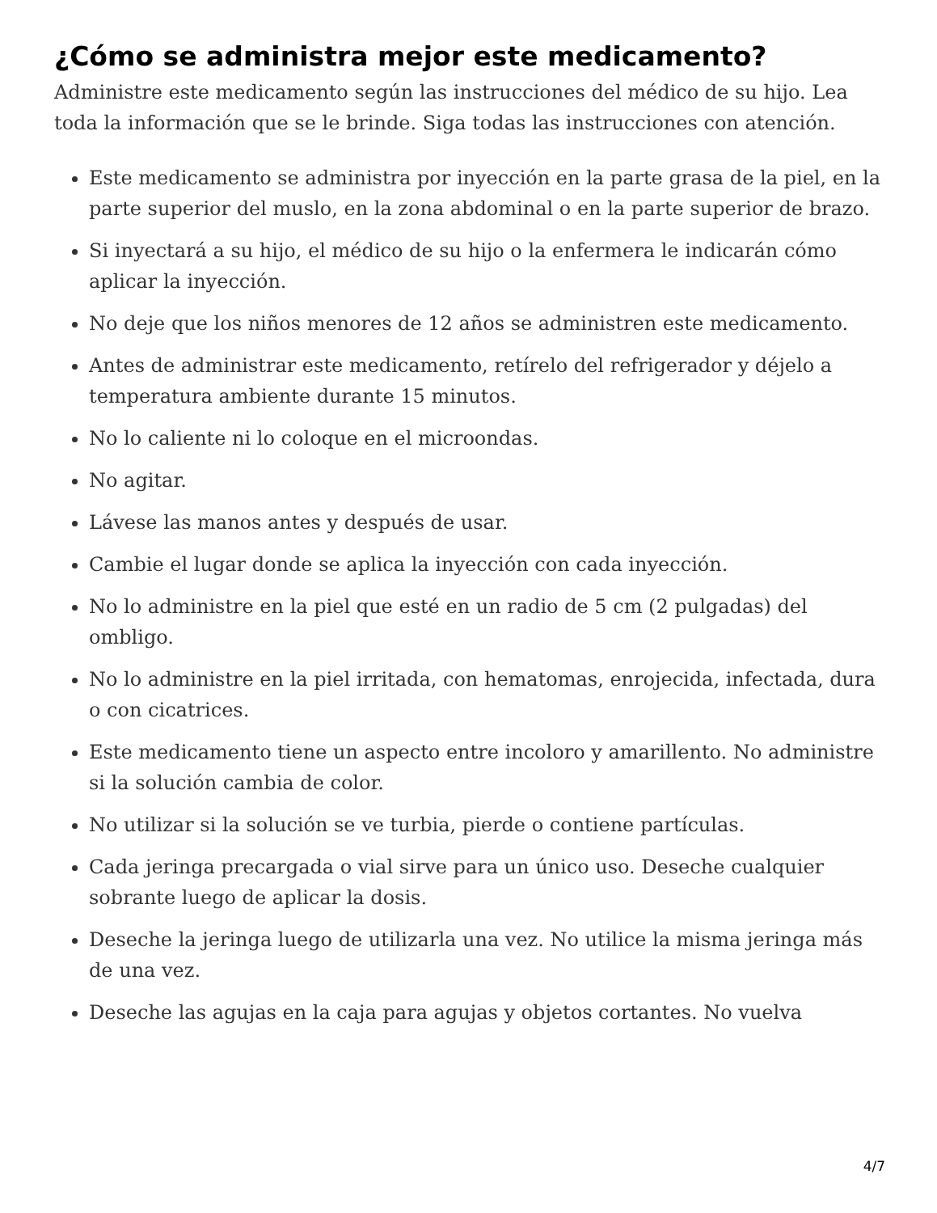¿Cómo se administra mejor este medicamento?
Administre este medicamento según las instrucciones del médico de su hijo. Lea toda la información que se le brinde. Siga todas las instrucciones con atención.
Este medicamento se administra por inyección en la parte grasa de la piel, en la parte superior del muslo, en la zona abdominal o en la parte superior de brazo.
Si inyectará a su hijo, el médico de su hijo o la enfermera le indicarán cómo aplicar la inyección.
No deje que los niños menores de 12 años se administren este medicamento.
Antes de administrar este medicamento, retírelo del refrigerador y déjelo a temperatura ambiente durante 15 minutos.
No lo caliente ni lo coloque en el microondas.
No agitar.
Lávese las manos antes y después de usar.
Cambie el lugar donde se aplica la inyección con cada inyección.
No lo administre en la piel que esté en un radio de 5 cm (2 pulgadas) del ombligo.
No lo administre en la piel irritada, con hematomas, enrojecida, infectada, dura o con cicatrices.
Este medicamento tiene un aspecto entre incoloro y amarillento. No administre si la solución cambia de color.
No utilizar si la solución se ve turbia, pierde o contiene partículas.
Cada jeringa precargada o vial sirve para un único uso. Deseche cualquier sobrante luego de aplicar la dosis.
Deseche la jeringa luego de utilizarla una vez. No utilice la misma jeringa más de una vez.
Deseche las agujas en la caja para agujas y objetos cortantes. No vuelva
4/7